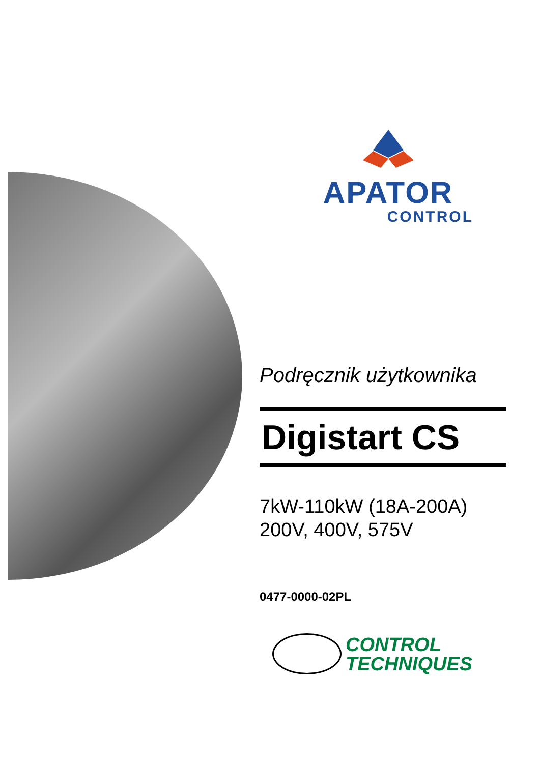APATOR
CONTROL
Podręcznik użytkownika
Digistart CS
7kW-110kW (18A-200A)
200V, 400V, 575V
0477-0000-02PL
CONTROL
TECHNIQUES